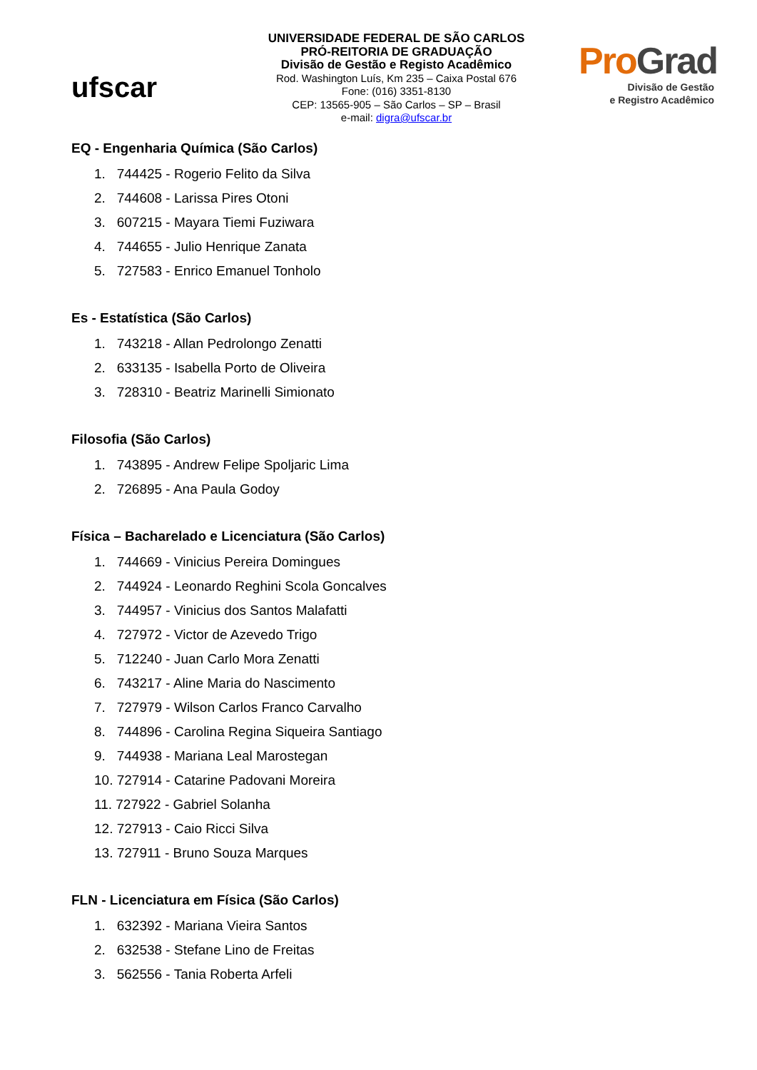ufscar
UNIVERSIDADE FEDERAL DE SÃO CARLOS
PRÓ-REITORIA DE GRADUAÇÃO
Divisão de Gestão e Registo Acadêmico
Rod. Washington Luís, Km 235 – Caixa Postal 676
Fone: (016) 3351-8130
CEP: 13565-905 – São Carlos – SP – Brasil
e-mail: digra@ufscar.br
ProGrad
Divisão de Gestão
e Registro Acadêmico
EQ - Engenharia Química (São Carlos)
1. 744425 - Rogerio Felito da Silva
2. 744608 - Larissa Pires Otoni
3. 607215 - Mayara Tiemi Fuziwara
4. 744655 - Julio Henrique Zanata
5. 727583 - Enrico Emanuel Tonholo
Es - Estatística (São Carlos)
1. 743218 - Allan Pedrolongo Zenatti
2. 633135 - Isabella Porto de Oliveira
3. 728310 - Beatriz Marinelli Simionato
Filosofia (São Carlos)
1. 743895 - Andrew Felipe Spoljaric Lima
2. 726895 - Ana Paula Godoy
Física – Bacharelado e Licenciatura (São Carlos)
1. 744669 - Vinicius Pereira Domingues
2. 744924 - Leonardo Reghini Scola Goncalves
3. 744957 - Vinicius dos Santos Malafatti
4. 727972 - Victor de Azevedo Trigo
5. 712240 - Juan Carlo Mora Zenatti
6. 743217 - Aline Maria do Nascimento
7. 727979 - Wilson Carlos Franco Carvalho
8. 744896 - Carolina Regina Siqueira Santiago
9. 744938 - Mariana Leal Marostegan
10. 727914 - Catarine Padovani Moreira
11. 727922 - Gabriel Solanha
12. 727913 - Caio Ricci Silva
13. 727911 - Bruno Souza Marques
FLN - Licenciatura em Física (São Carlos)
1. 632392 - Mariana Vieira Santos
2. 632538 - Stefane Lino de Freitas
3. 562556 - Tania Roberta Arfeli